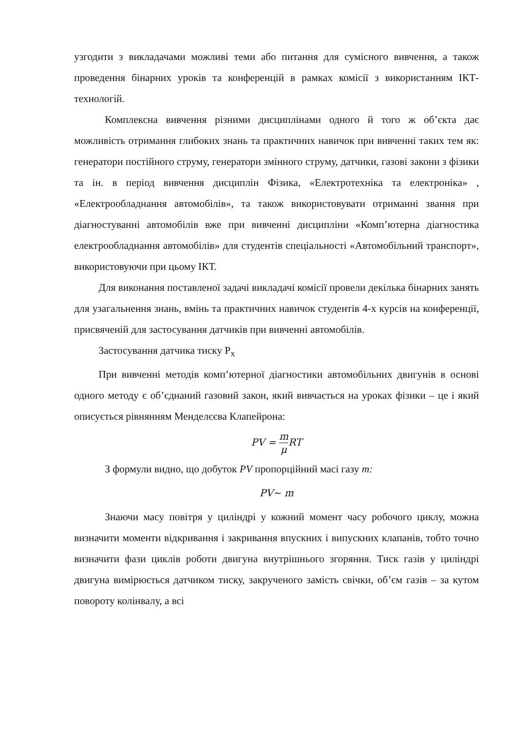узгодити з викладачами можливі теми або питання для сумісного вивчення, а також проведення бінарних уроків та конференцій в рамках комісії з використанням ІКТ-технологій.
Комплексна вивчення різними дисциплінами одного й того ж об’єкта дає можливість отримання глибоких знань та практичних навичок при вивченні таких тем як: генератори постійного струму, генератори змінного струму, датчики, газові закони з фізики та ін. в період вивчення дисциплін Фізика, «Електротехніка та електроніка» , «Електрообладнання автомобілів», та також використовувати отриманні звання при діагностуванні автомобілів вже при вивченні дисципліни «Комп’ютерна діагностика електрообладнання автомобілів» для студентів спеціальності «Автомобільний транспорт», використовуючи при цьому ІКТ.
Для виконання поставленої задачі викладачі комісії провели декілька бінарних занять для узагальнення знань, вмінь та практичних навичок студентів 4-х курсів на конференції, присвяченій для застосування датчиків при вивченні автомобілів.
Застосування датчика тиску P<sub>x</sub>
При вивченні методів комп’ютерної діагностики автомобільних двигунів в основі одного методу є об’єднаний газовий закон, який вивчається на уроках фізики – це і який описується рівнянням Менделєєва Клапейрона:
PV = m μ RT
З формули видно, що добуток PV пропорційний масі газу m:
PV~ m
Знаючи масу повітря у циліндрі у кожний момент часу робочого циклу, можна визначити моменти відкривання і закривання впускних і випускних клапанів, тобто точно визначити фази циклів роботи двигуна внутрішнього згоряння. Тиск газів у циліндрі двигуна вимірюється датчиком тиску, закрученого замість свічки, об’єм газів – за кутом повороту колінвалу, а всі